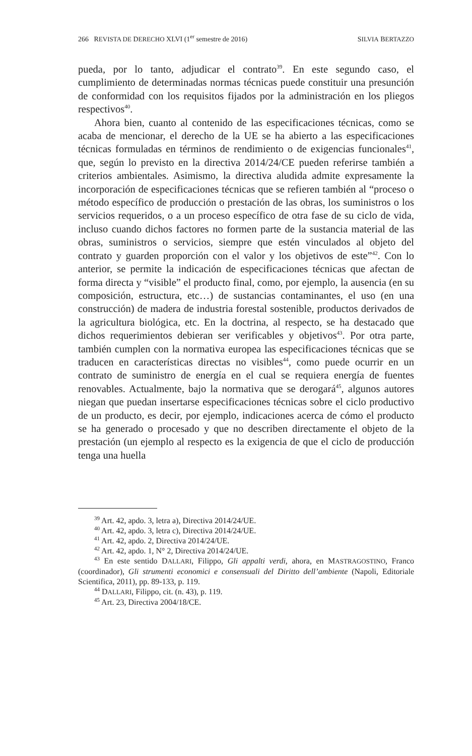266 REVISTA DE DERECHO XLVI (1<sup>er</sup> semestre de 2016) SILVIA BERTAZZO
pueda, por lo tanto, adjudicar el contrato<sup>39</sup>. En este segundo caso, el cumplimiento de determinadas normas técnicas puede constituir una presunción de conformidad con los requisitos fijados por la administración en los pliegos respectivos<sup>40</sup>.
Ahora bien, cuanto al contenido de las especificaciones técnicas, como se acaba de mencionar, el derecho de la UE se ha abierto a las especificaciones técnicas formuladas en términos de rendimiento o de exigencias funcionales<sup>41</sup>, que, según lo previsto en la directiva 2014/24/CE pueden referirse también a criterios ambientales. Asimismo, la directiva aludida admite expresamente la incorporación de especificaciones técnicas que se refieren también al “proceso o método específico de producción o prestación de las obras, los suministros o los servicios requeridos, o a un proceso específico de otra fase de su ciclo de vida, incluso cuando dichos factores no formen parte de la sustancia material de las obras, suministros o servicios, siempre que estén vinculados al objeto del contrato y guarden proporción con el valor y los objetivos de este”<sup>42</sup>. Con lo anterior, se permite la indicación de especificaciones técnicas que afectan de forma directa y “visible” el producto final, como, por ejemplo, la ausencia (en su composición, estructura, etc…) de sustancias contaminantes, el uso (en una construcción) de madera de industria forestal sostenible, productos derivados de la agricultura biológica, etc. En la doctrina, al respecto, se ha destacado que dichos requerimientos debieran ser verificables y objetivos<sup>43</sup>. Por otra parte, también cumplen con la normativa europea las especificaciones técnicas que se traducen en características directas no visibles<sup>44</sup>, como puede ocurrir en un contrato de suministro de energía en el cual se requiera energía de fuentes renovables. Actualmente, bajo la normativa que se derogará<sup>45</sup>, algunos autores niegan que puedan insertarse especificaciones técnicas sobre el ciclo productivo de un producto, es decir, por ejemplo, indicaciones acerca de cómo el producto se ha generado o procesado y que no describen directamente el objeto de la prestación (un ejemplo al respecto es la exigencia de que el ciclo de producción tenga una huella
<sup>39</sup> Art. 42, apdo. 3, letra a), Directiva 2014/24/UE.
<sup>40</sup> Art. 42, apdo. 3, letra c), Directiva 2014/24/UE.
<sup>41</sup> Art. 42, apdo. 2, Directiva 2014/24/UE.
<sup>42</sup> Art. 42, apdo. 1, N° 2, Directiva 2014/24/UE.
<sup>43</sup> En este sentido DALLARI, Filippo, Gli appalti verdi, ahora, en MASTRAGOSTINO, Franco (coordinador), Gli strumenti economici e consensuali del Diritto dell’ambiente (Napoli, Editoriale Scientifica, 2011), pp. 89-133, p. 119.
<sup>44</sup> DALLARI, Filippo, cit. (n. 43), p. 119.
<sup>45</sup> Art. 23, Directiva 2004/18/CE.